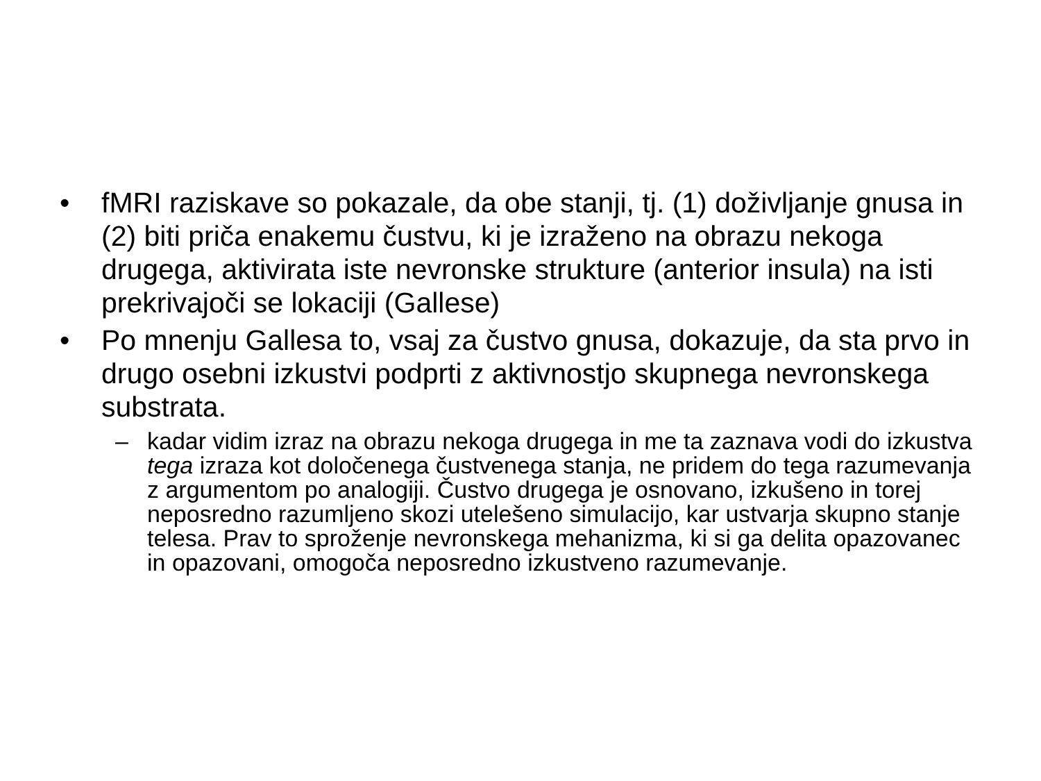• fMRI raziskave so pokazale, da obe stanji, tj. (1) doživljanje gnusa in (2) biti priča enakemu čustvu, ki je izraženo na obrazu nekoga drugega, aktivirata iste nevronske strukture (anterior insula) na isti prekrivajoči se lokaciji (Gallese)
• Po mnenju Gallesa to, vsaj za čustvo gnusa, dokazuje, da sta prvo in drugo osebni izkustvi podprti z aktivnostjo skupnega nevronskega substrata.
– kadar vidim izraz na obrazu nekoga drugega in me ta zaznava vodi do izkustva tega izraza kot določenega čustvenega stanja, ne pridem do tega razumevanja z argumentom po analogiji. Čustvo drugega je osnovano, izkušeno in torej neposredno razumljeno skozi utelešeno simulacijo, kar ustvarja skupno stanje telesa. Prav to sproženje nevronskega mehanizma, ki si ga delita opazovanec in opazovani, omogoča neposredno izkustveno razumevanje.